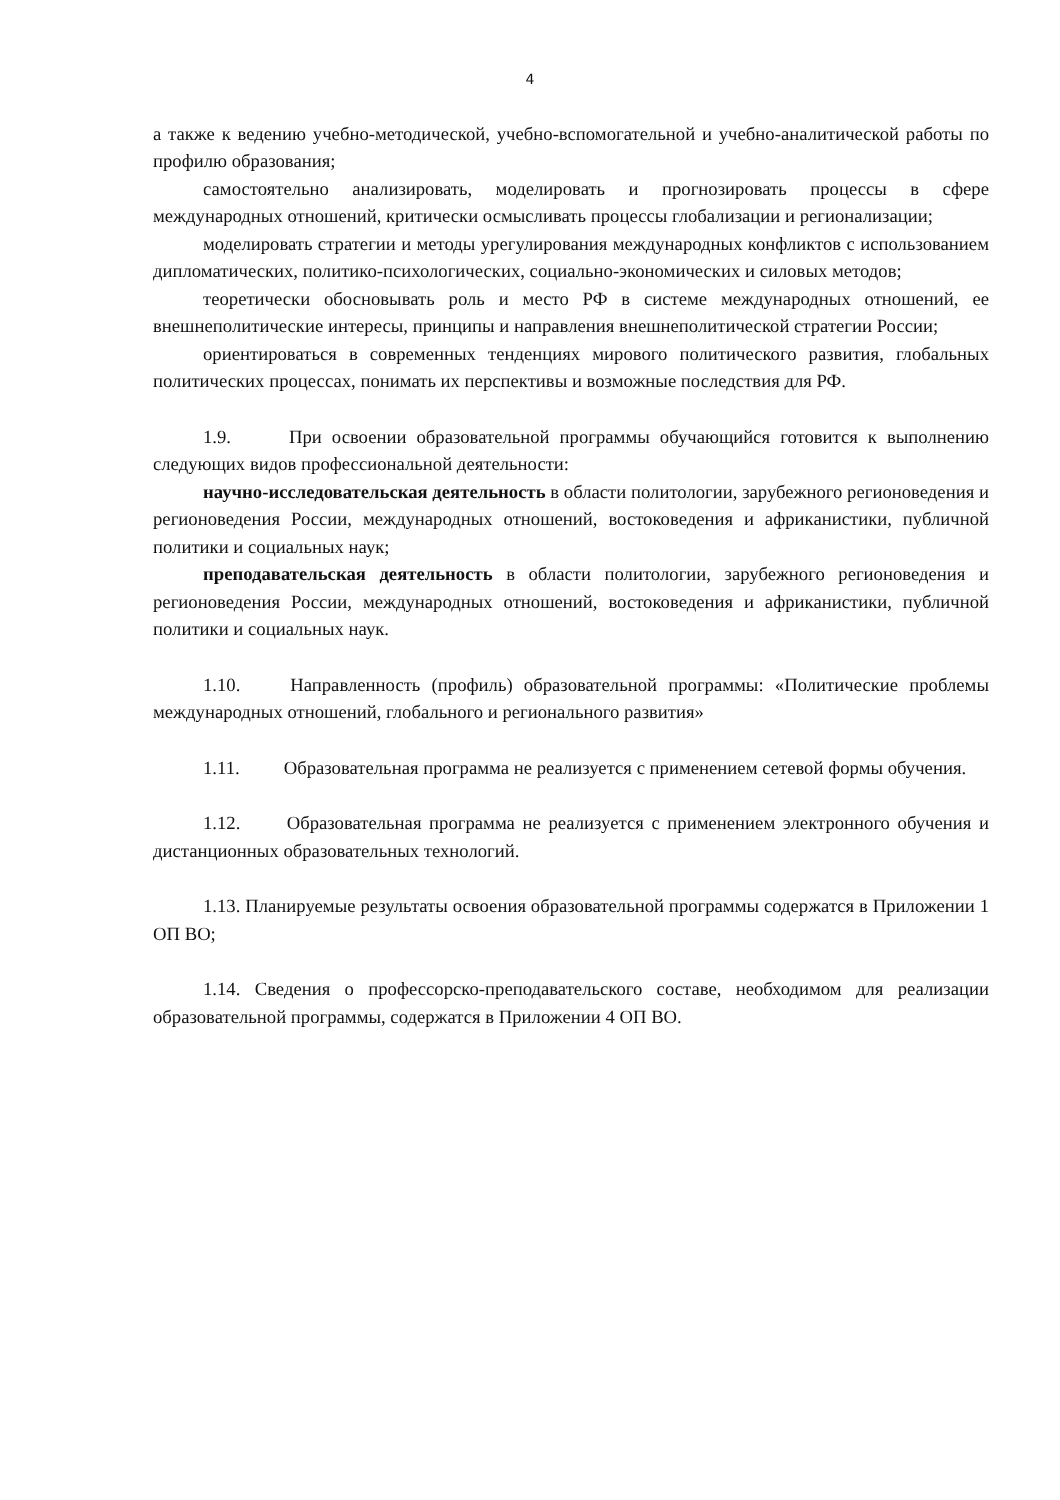4
а также к ведению учебно-методической, учебно-вспомогательной и учебно-аналитической работы по профилю образования;
самостоятельно анализировать, моделировать и прогнозировать процессы в сфере международных отношений, критически осмысливать процессы глобализации и регионализации;
моделировать стратегии и методы урегулирования международных конфликтов с использованием дипломатических, политико-психологических, социально-экономических и силовых методов;
теоретически обосновывать роль и место РФ в системе международных отношений, ее внешнеполитические интересы, принципы и направления внешнеполитической стратегии России;
ориентироваться в современных тенденциях мирового политического развития, глобальных политических процессах, понимать их перспективы и возможные последствия для РФ.
1.9. При освоении образовательной программы обучающийся готовится к выполнению следующих видов профессиональной деятельности:
научно-исследовательская деятельность в области политологии, зарубежного регионоведения и регионоведения России, международных отношений, востоковедения и африканистики, публичной политики и социальных наук;
преподавательская деятельность в области политологии, зарубежного регионоведения и регионоведения России, международных отношений, востоковедения и африканистики, публичной политики и социальных наук.
1.10. Направленность (профиль) образовательной программы: «Политические проблемы международных отношений, глобального и регионального развития»
1.11. Образовательная программа не реализуется с применением сетевой формы обучения.
1.12. Образовательная программа не реализуется с применением электронного обучения и дистанционных образовательных технологий.
1.13. Планируемые результаты освоения образовательной программы содержатся в Приложении 1 ОП ВО;
1.14. Сведения о профессорско-преподавательского составе, необходимом для реализации образовательной программы, содержатся в Приложении 4 ОП ВО.